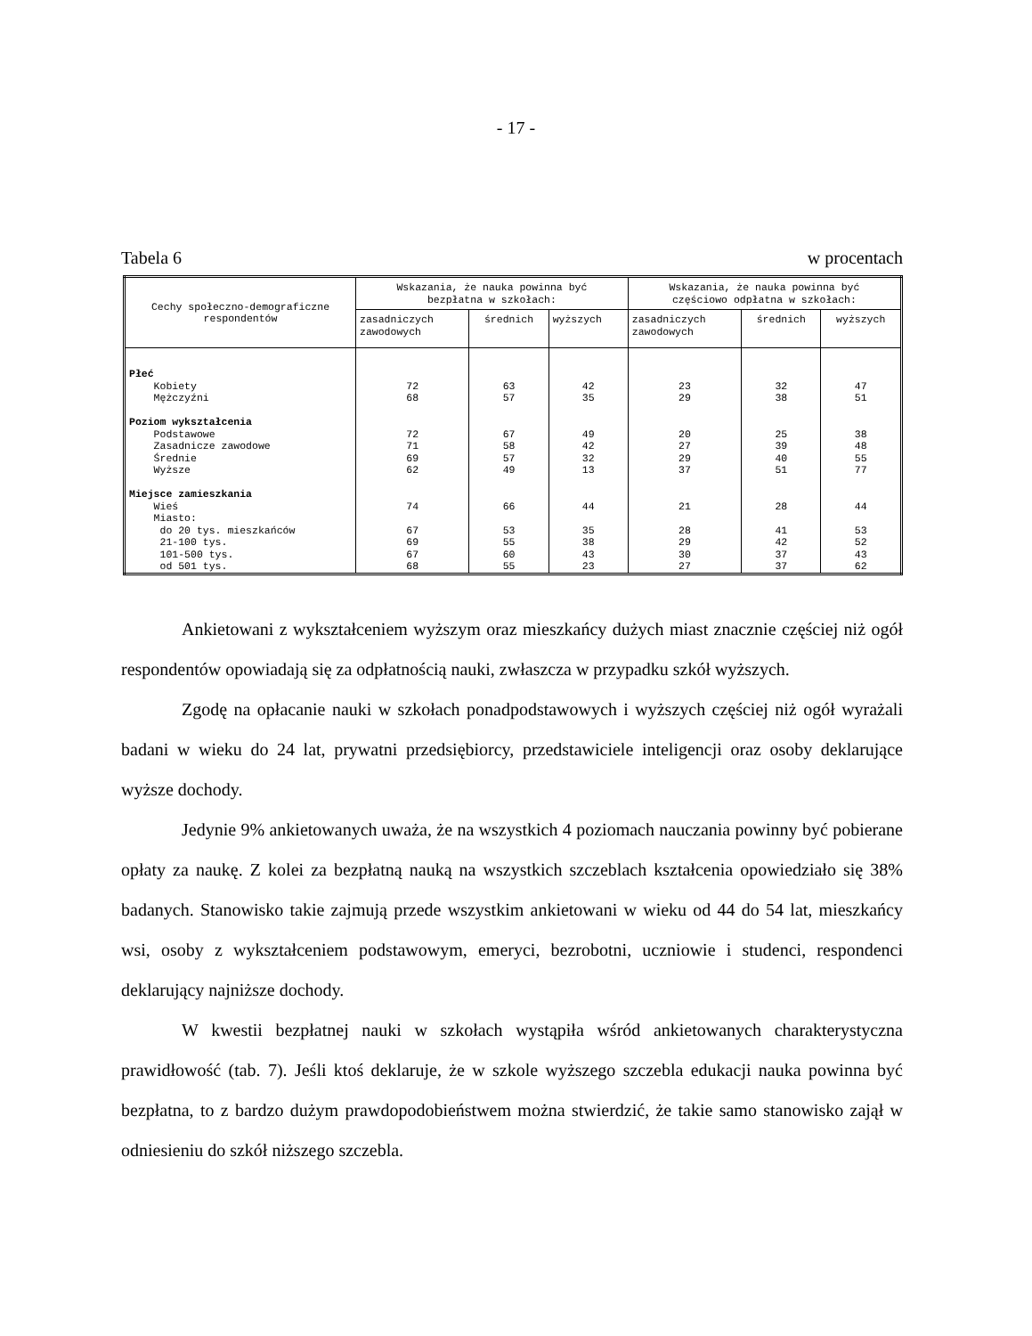- 17 -
Tabela 6 w procentach
| Cechy społeczno-demograficzne respondentów | Wskazania, że nauka powinna być bezpłatna w szkołach: | | | Wskazania, że nauka powinna być częściowo odpłatna w szkołach: | | |
| --- | --- | --- | --- | --- | --- | --- |
| | zasadniczych zawodowych | średnich | wyższych | zasadniczych zawodowych | średnich | wyższych |
| Płeć Kobiety Mężczyźni Poziom wykształcenia Podstawowe Zasadnicze zawodowe Średnie Wyższe Miejsce zamieszkania Wieś Miasto: do 20 tys. mieszkańców 21-100 tys. 101-500 tys. od 501 tys. | 72 68 72 71 69 62 74 67 69 67 68 | 63 57 67 58 57 49 66 53 55 60 55 | 42 35 49 42 32 13 44 35 38 43 23 | 23 29 20 27 29 37 21 28 29 30 27 | 32 38 25 39 40 51 28 41 42 37 37 | 47 51 38 48 55 77 44 53 52 43 62 |
Ankietowani z wykształceniem wyższym oraz mieszkańcy dużych miast znacznie częściej niż ogół respondentów opowiadają się za odpłatnością nauki, zwłaszcza w przypadku szkół wyższych.
Zgodę na opłacanie nauki w szkołach ponadpodstawowych i wyższych częściej niż ogół wyrażali badani w wieku do 24 lat, prywatni przedsiębiorcy, przedstawiciele inteligencji oraz osoby deklarujące wyższe dochody.
Jedynie 9% ankietowanych uważa, że na wszystkich 4 poziomach nauczania powinny być pobierane opłaty za naukę. Z kolei za bezpłatną nauką na wszystkich szczeblach kształcenia opowiedziało się 38% badanych. Stanowisko takie zajmują przede wszystkim ankietowani w wieku od 44 do 54 lat, mieszkańcy wsi, osoby z wykształceniem podstawowym, emeryci, bezrobotni, uczniowie i studenci, respondenci deklarujący najniższe dochody.
W kwestii bezpłatnej nauki w szkołach wystąpiła wśród ankietowanych charakterystyczna prawidłowość (tab. 7). Jeśli ktoś deklaruje, że w szkole wyższego szczebla edukacji nauka powinna być bezpłatna, to z bardzo dużym prawdopodobieństwem można stwierdzić, że takie samo stanowisko zajął w odniesieniu do szkół niższego szczebla.